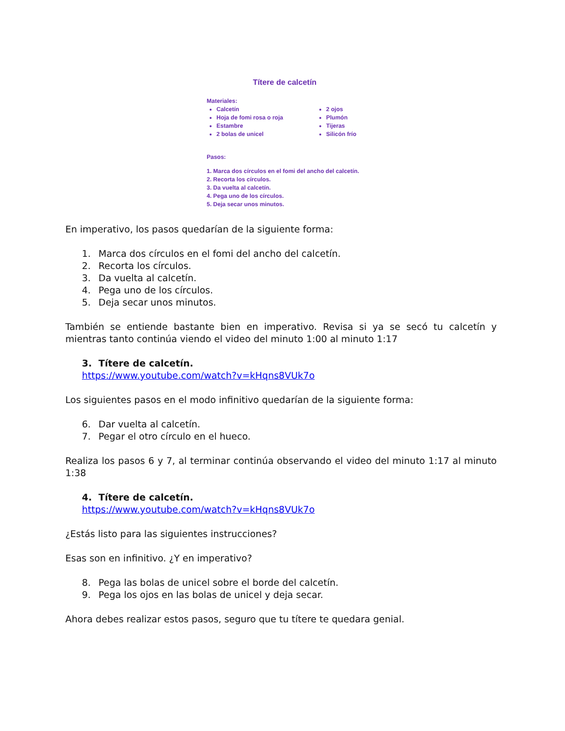Títere de calcetín
Materiales:
Calcetín
Hoja de fomi rosa o roja
Estambre
2 bolas de unicel
2 ojos
Plumón
Tijeras
Silicón frío
Pasos:
1. Marca dos círculos en el fomi del ancho del calcetín.
2. Recorta los círculos.
3. Da vuelta al calcetín.
4. Pega uno de los círculos.
5. Deja secar unos minutos.
En imperativo, los pasos quedarían de la siguiente forma:
1. Marca dos círculos en el fomi del ancho del calcetín.
2. Recorta los círculos.
3. Da vuelta al calcetín.
4. Pega uno de los círculos.
5. Deja secar unos minutos.
También se entiende bastante bien en imperativo. Revisa si ya se secó tu calcetín y mientras tanto continúa viendo el video del minuto 1:00 al minuto 1:17
3. Títere de calcetín.
https://www.youtube.com/watch?v=kHqns8VUk7o
Los siguientes pasos en el modo infinitivo quedarían de la siguiente forma:
6. Dar vuelta al calcetín.
7. Pegar el otro círculo en el hueco.
Realiza los pasos 6 y 7, al terminar continúa observando el video del minuto 1:17 al minuto 1:38
4. Títere de calcetín.
https://www.youtube.com/watch?v=kHqns8VUk7o
¿Estás listo para las siguientes instrucciones?
Esas son en infinitivo. ¿Y en imperativo?
8. Pega las bolas de unicel sobre el borde del calcetín.
9. Pega los ojos en las bolas de unicel y deja secar.
Ahora debes realizar estos pasos, seguro que tu títere te quedara genial.